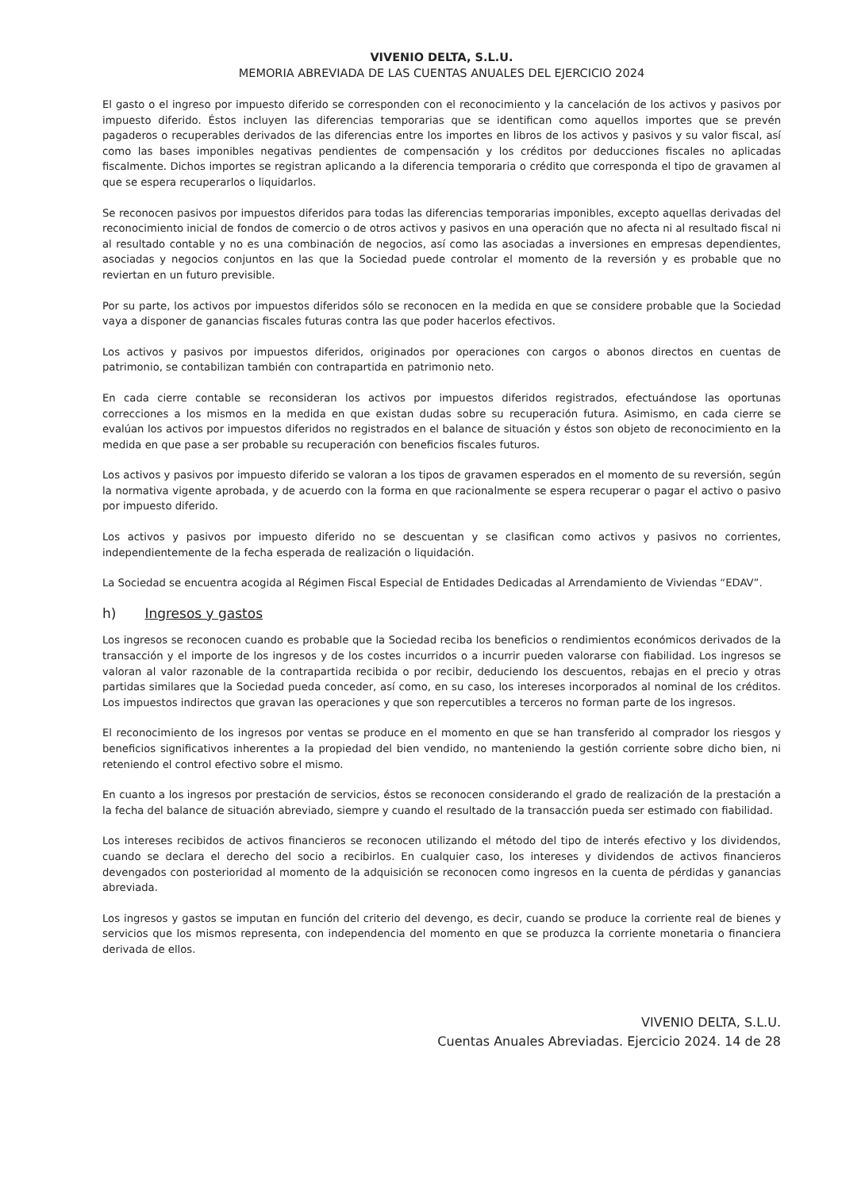VIVENIO DELTA, S.L.U.
MEMORIA ABREVIADA DE LAS CUENTAS ANUALES DEL EJERCICIO 2024
El gasto o el ingreso por impuesto diferido se corresponden con el reconocimiento y la cancelación de los activos y pasivos por impuesto diferido. Éstos incluyen las diferencias temporarias que se identifican como aquellos importes que se prevén pagaderos o recuperables derivados de las diferencias entre los importes en libros de los activos y pasivos y su valor fiscal, así como las bases imponibles negativas pendientes de compensación y los créditos por deducciones fiscales no aplicadas fiscalmente. Dichos importes se registran aplicando a la diferencia temporaria o crédito que corresponda el tipo de gravamen al que se espera recuperarlos o liquidarlos.
Se reconocen pasivos por impuestos diferidos para todas las diferencias temporarias imponibles, excepto aquellas derivadas del reconocimiento inicial de fondos de comercio o de otros activos y pasivos en una operación que no afecta ni al resultado fiscal ni al resultado contable y no es una combinación de negocios, así como las asociadas a inversiones en empresas dependientes, asociadas y negocios conjuntos en las que la Sociedad puede controlar el momento de la reversión y es probable que no reviertan en un futuro previsible.
Por su parte, los activos por impuestos diferidos sólo se reconocen en la medida en que se considere probable que la Sociedad vaya a disponer de ganancias fiscales futuras contra las que poder hacerlos efectivos.
Los activos y pasivos por impuestos diferidos, originados por operaciones con cargos o abonos directos en cuentas de patrimonio, se contabilizan también con contrapartida en patrimonio neto.
En cada cierre contable se reconsideran los activos por impuestos diferidos registrados, efectuándose las oportunas correcciones a los mismos en la medida en que existan dudas sobre su recuperación futura. Asimismo, en cada cierre se evalúan los activos por impuestos diferidos no registrados en el balance de situación y éstos son objeto de reconocimiento en la medida en que pase a ser probable su recuperación con beneficios fiscales futuros.
Los activos y pasivos por impuesto diferido se valoran a los tipos de gravamen esperados en el momento de su reversión, según la normativa vigente aprobada, y de acuerdo con la forma en que racionalmente se espera recuperar o pagar el activo o pasivo por impuesto diferido.
Los activos y pasivos por impuesto diferido no se descuentan y se clasifican como activos y pasivos no corrientes, independientemente de la fecha esperada de realización o liquidación.
La Sociedad se encuentra acogida al Régimen Fiscal Especial de Entidades Dedicadas al Arrendamiento de Viviendas “EDAV”.
h) Ingresos y gastos
Los ingresos se reconocen cuando es probable que la Sociedad reciba los beneficios o rendimientos económicos derivados de la transacción y el importe de los ingresos y de los costes incurridos o a incurrir pueden valorarse con fiabilidad. Los ingresos se valoran al valor razonable de la contrapartida recibida o por recibir, deduciendo los descuentos, rebajas en el precio y otras partidas similares que la Sociedad pueda conceder, así como, en su caso, los intereses incorporados al nominal de los créditos. Los impuestos indirectos que gravan las operaciones y que son repercutibles a terceros no forman parte de los ingresos.
El reconocimiento de los ingresos por ventas se produce en el momento en que se han transferido al comprador los riesgos y beneficios significativos inherentes a la propiedad del bien vendido, no manteniendo la gestión corriente sobre dicho bien, ni reteniendo el control efectivo sobre el mismo.
En cuanto a los ingresos por prestación de servicios, éstos se reconocen considerando el grado de realización de la prestación a la fecha del balance de situación abreviado, siempre y cuando el resultado de la transacción pueda ser estimado con fiabilidad.
Los intereses recibidos de activos financieros se reconocen utilizando el método del tipo de interés efectivo y los dividendos, cuando se declara el derecho del socio a recibirlos. En cualquier caso, los intereses y dividendos de activos financieros devengados con posterioridad al momento de la adquisición se reconocen como ingresos en la cuenta de pérdidas y ganancias abreviada.
Los ingresos y gastos se imputan en función del criterio del devengo, es decir, cuando se produce la corriente real de bienes y servicios que los mismos representa, con independencia del momento en que se produzca la corriente monetaria o financiera derivada de ellos.
VIVENIO DELTA, S.L.U.
Cuentas Anuales Abreviadas. Ejercicio 2024. 14 de 28